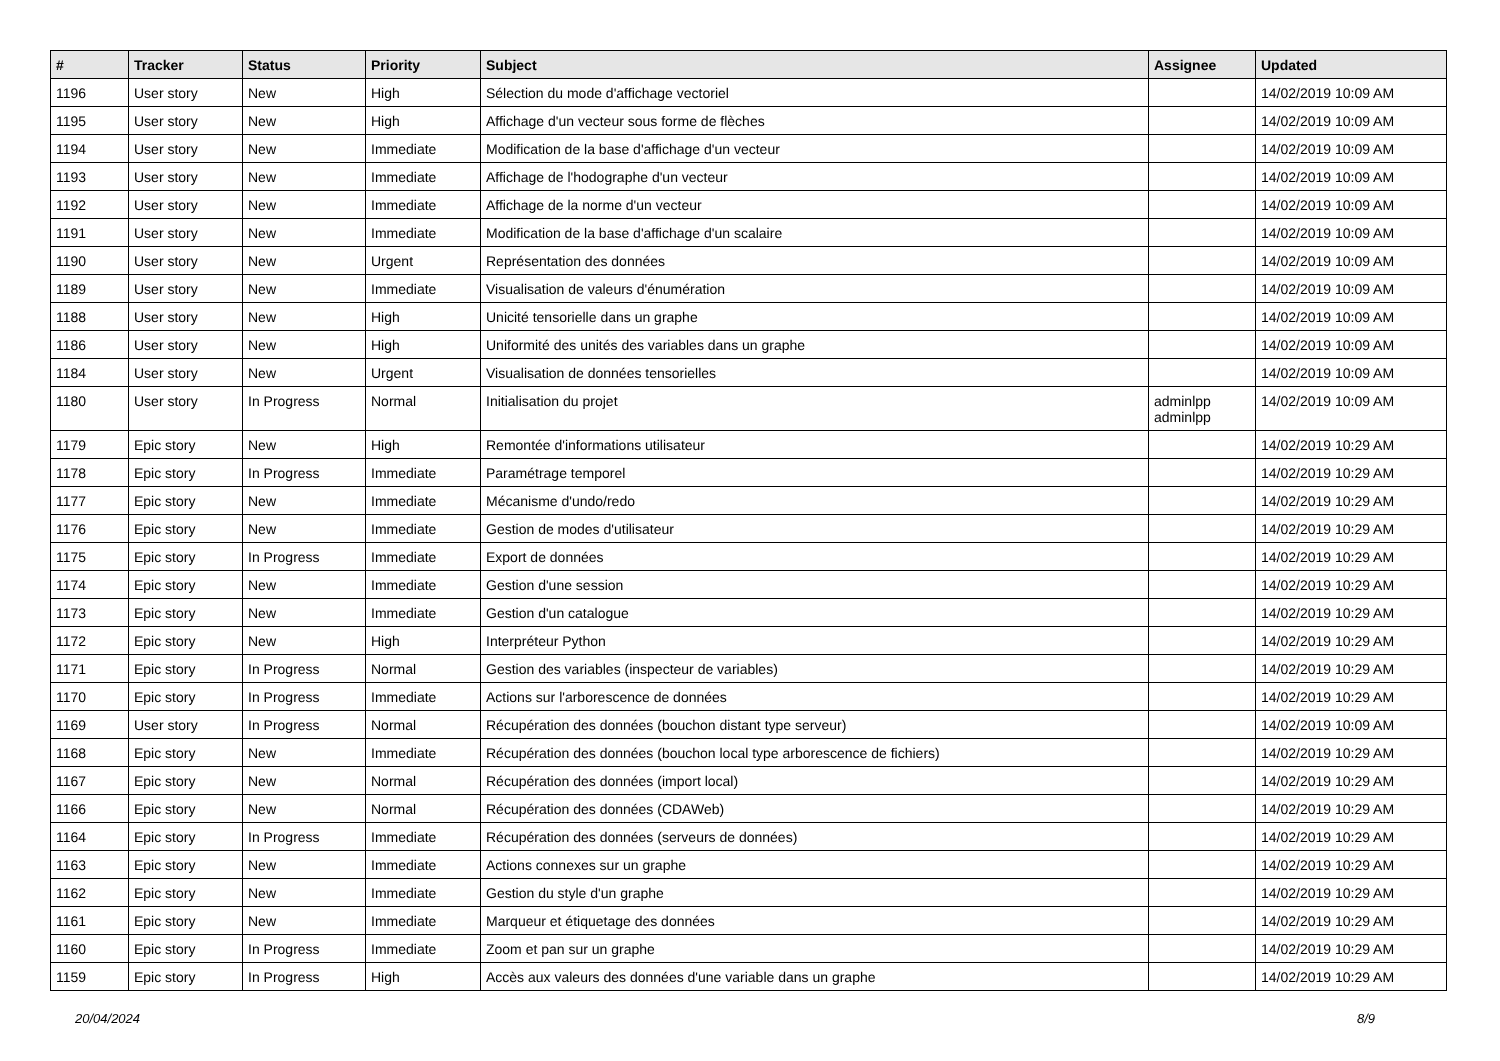| # | Tracker | Status | Priority | Subject | Assignee | Updated |
| --- | --- | --- | --- | --- | --- | --- |
| 1196 | User story | New | High | Sélection du mode d'affichage vectoriel | | 14/02/2019 10:09 AM |
| 1195 | User story | New | High | Affichage d'un vecteur sous forme de flèches | | 14/02/2019 10:09 AM |
| 1194 | User story | New | Immediate | Modification de la base d'affichage d'un vecteur | | 14/02/2019 10:09 AM |
| 1193 | User story | New | Immediate | Affichage de l'hodographe d'un vecteur | | 14/02/2019 10:09 AM |
| 1192 | User story | New | Immediate | Affichage de la norme d'un vecteur | | 14/02/2019 10:09 AM |
| 1191 | User story | New | Immediate | Modification de la base d'affichage d'un scalaire | | 14/02/2019 10:09 AM |
| 1190 | User story | New | Urgent | Représentation des données | | 14/02/2019 10:09 AM |
| 1189 | User story | New | Immediate | Visualisation de valeurs d'énumération | | 14/02/2019 10:09 AM |
| 1188 | User story | New | High | Unicité tensorielle dans un graphe | | 14/02/2019 10:09 AM |
| 1186 | User story | New | High | Uniformité des unités des variables dans un graphe | | 14/02/2019 10:09 AM |
| 1184 | User story | New | Urgent | Visualisation de données tensorielles | | 14/02/2019 10:09 AM |
| 1180 | User story | In Progress | Normal | Initialisation du projet | adminlpp adminlpp | 14/02/2019 10:09 AM |
| 1179 | Epic story | New | High | Remontée d'informations utilisateur | | 14/02/2019 10:29 AM |
| 1178 | Epic story | In Progress | Immediate | Paramétrage temporel | | 14/02/2019 10:29 AM |
| 1177 | Epic story | New | Immediate | Mécanisme d'undo/redo | | 14/02/2019 10:29 AM |
| 1176 | Epic story | New | Immediate | Gestion de modes d'utilisateur | | 14/02/2019 10:29 AM |
| 1175 | Epic story | In Progress | Immediate | Export de données | | 14/02/2019 10:29 AM |
| 1174 | Epic story | New | Immediate | Gestion d'une session | | 14/02/2019 10:29 AM |
| 1173 | Epic story | New | Immediate | Gestion d'un catalogue | | 14/02/2019 10:29 AM |
| 1172 | Epic story | New | High | Interpréteur Python | | 14/02/2019 10:29 AM |
| 1171 | Epic story | In Progress | Normal | Gestion des variables (inspecteur de variables) | | 14/02/2019 10:29 AM |
| 1170 | Epic story | In Progress | Immediate | Actions sur l'arborescence de données | | 14/02/2019 10:29 AM |
| 1169 | User story | In Progress | Normal | Récupération des données (bouchon distant type serveur) | | 14/02/2019 10:09 AM |
| 1168 | Epic story | New | Immediate | Récupération des données (bouchon local type arborescence de fichiers) | | 14/02/2019 10:29 AM |
| 1167 | Epic story | New | Normal | Récupération des données (import local) | | 14/02/2019 10:29 AM |
| 1166 | Epic story | New | Normal | Récupération des données (CDAWeb) | | 14/02/2019 10:29 AM |
| 1164 | Epic story | In Progress | Immediate | Récupération des données (serveurs de données) | | 14/02/2019 10:29 AM |
| 1163 | Epic story | New | Immediate | Actions connexes sur un graphe | | 14/02/2019 10:29 AM |
| 1162 | Epic story | New | Immediate | Gestion du style d'un graphe | | 14/02/2019 10:29 AM |
| 1161 | Epic story | New | Immediate | Marqueur et étiquetage des données | | 14/02/2019 10:29 AM |
| 1160 | Epic story | In Progress | Immediate | Zoom et pan sur un graphe | | 14/02/2019 10:29 AM |
| 1159 | Epic story | In Progress | High | Accès aux valeurs des données d'une variable dans un graphe | | 14/02/2019 10:29 AM |
20/04/2024 8/9